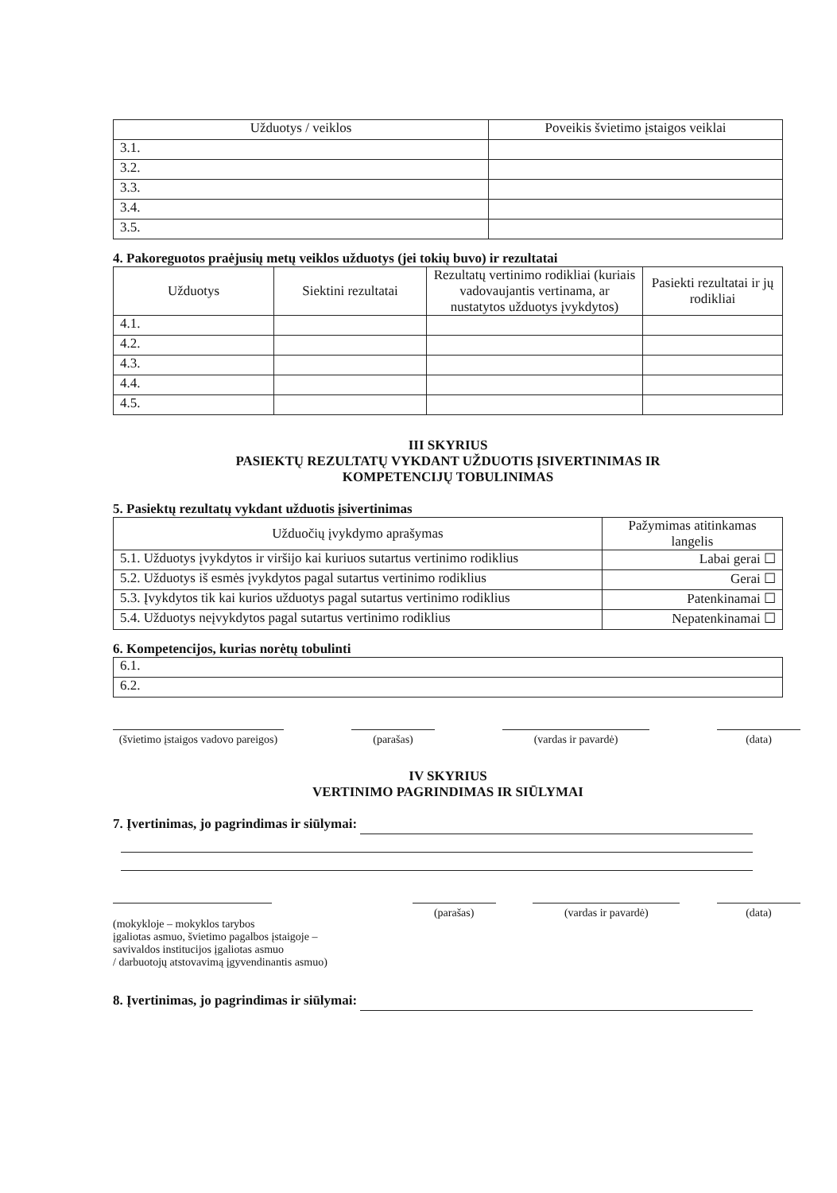| Užduotys / veiklos | Poveikis švietimo įstaigos veiklai |
| --- | --- |
| 3.1. | |
| 3.2. | |
| 3.3. | |
| 3.4. | |
| 3.5. | |
4. Pakoreguotos praėjusių metų veiklos užduotys (jei tokių buvo) ir rezultatai
| Užduotys | Siektini rezultatai | Rezultatų vertinimo rodikliai (kuriais vadovaujantis vertinama, ar nustatytos užduotys įvykdytos) | Pasiekti rezultatai ir jų rodikliai |
| --- | --- | --- | --- |
| 4.1. | | | |
| 4.2. | | | |
| 4.3. | | | |
| 4.4. | | | |
| 4.5. | | | |
III SKYRIUS
PASIEKTŲ REZULTATŲ VYKDANT UŽDUOTIS ĮSIVERTINIMAS IR
KOMPETENCIJŲ TOBULINIMAS
5. Pasiektų rezultatų vykdant užduotis įsivertinimas
| Užduočių įvykdymo aprašymas | Pažymimas atitinkamas langelis |
| --- | --- |
| 5.1. Užduotys įvykdytos ir viršijo kai kuriuos sutartus vertinimo rodiklius | Labai gerai ☐ |
| 5.2. Užduotys iš esmės įvykdytos pagal sutartus vertinimo rodiklius | Gerai ☐ |
| 5.3. Įvykdytos tik kai kurios užduotys pagal sutartus vertinimo rodiklius | Patenkinamai ☐ |
| 5.4. Užduotys neįvykdytos pagal sutartus vertinimo rodiklius | Nepatenkinamai ☐ |
6. Kompetencijos, kurias norėtų tobulinti
| 6.1. |
| 6.2. |
(švietimo įstaigos vadovo pareigos)
(parašas) (vardas ir pavardė) (data)
IV SKYRIUS
VERTINIMO PAGRINDIMAS IR SIŪLYMAI
7. Įvertinimas, jo pagrindimas ir siūlymai:
(mokykloje – mokyklos tarybos
įgaliotas asmuo, švietimo pagalbos įstaigoje –
savivaldos institucijos įgaliotas asmuo
/ darbuotojų atstovavimą įgyvendinantis asmuo)
(parašas) (vardas ir pavardė) (data)
8. Įvertinimas, jo pagrindimas ir siūlymai: